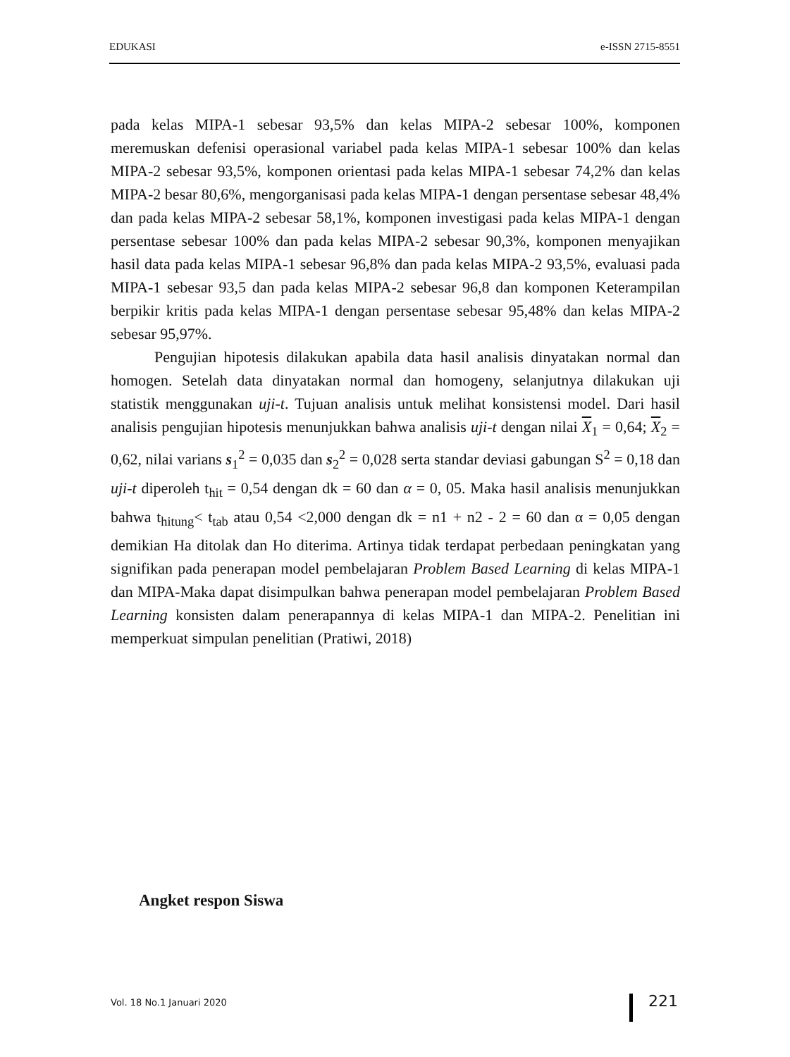EDUKASI e-ISSN 2715-8551
pada kelas MIPA-1 sebesar 93,5% dan kelas MIPA-2 sebesar 100%, komponen meremuskan defenisi operasional variabel pada kelas MIPA-1 sebesar 100% dan kelas MIPA-2 sebesar 93,5%, komponen orientasi pada kelas MIPA-1 sebesar 74,2% dan kelas MIPA-2 besar 80,6%, mengorganisasi pada kelas MIPA-1 dengan persentase sebesar 48,4% dan pada kelas MIPA-2 sebesar 58,1%, komponen investigasi pada kelas MIPA-1 dengan persentase sebesar 100% dan pada kelas MIPA-2 sebesar 90,3%, komponen menyajikan hasil data pada kelas MIPA-1 sebesar 96,8% dan pada kelas MIPA-2 93,5%, evaluasi pada MIPA-1 sebesar 93,5 dan pada kelas MIPA-2 sebesar 96,8 dan komponen Keterampilan berpikir kritis pada kelas MIPA-1 dengan persentase sebesar 95,48% dan kelas MIPA-2 sebesar 95,97%.
Pengujian hipotesis dilakukan apabila data hasil analisis dinyatakan normal dan homogen. Setelah data dinyatakan normal dan homogeny, selanjutnya dilakukan uji statistik menggunakan uji-t. Tujuan analisis untuk melihat konsistensi model. Dari hasil analisis pengujian hipotesis menunjukkan bahwa analisis uji-t dengan nilai X<sub>1</sub> = 0,64; X<sub>2</sub> = 0,62, nilai varians s<sub>1</sub><sup>2</sup> = 0,035 dan s<sub>2</sub><sup>2</sup> = 0,028 serta standar deviasi gabungan S<sup>2</sup> = 0,18 dan uji-t diperoleh t<sub>hit</sub> = 0,54 dengan dk = 60 dan α = 0, 05. Maka hasil analisis menunjukkan bahwa t<sub>hitung</sub>< t<sub>tab</sub> atau 0,54 <2,000 dengan dk = n1 + n2 - 2 = 60 dan α = 0,05 dengan demikian Ha ditolak dan Ho diterima. Artinya tidak terdapat perbedaan peningkatan yang signifikan pada penerapan model pembelajaran Problem Based Learning di kelas MIPA-1 dan MIPA-Maka dapat disimpulkan bahwa penerapan model pembelajaran Problem Based Learning konsisten dalam penerapannya di kelas MIPA-1 dan MIPA-2. Penelitian ini memperkuat simpulan penelitian (Pratiwi, 2018)
Angket respon Siswa
Vol. 18 No.1 Januari 2020 221